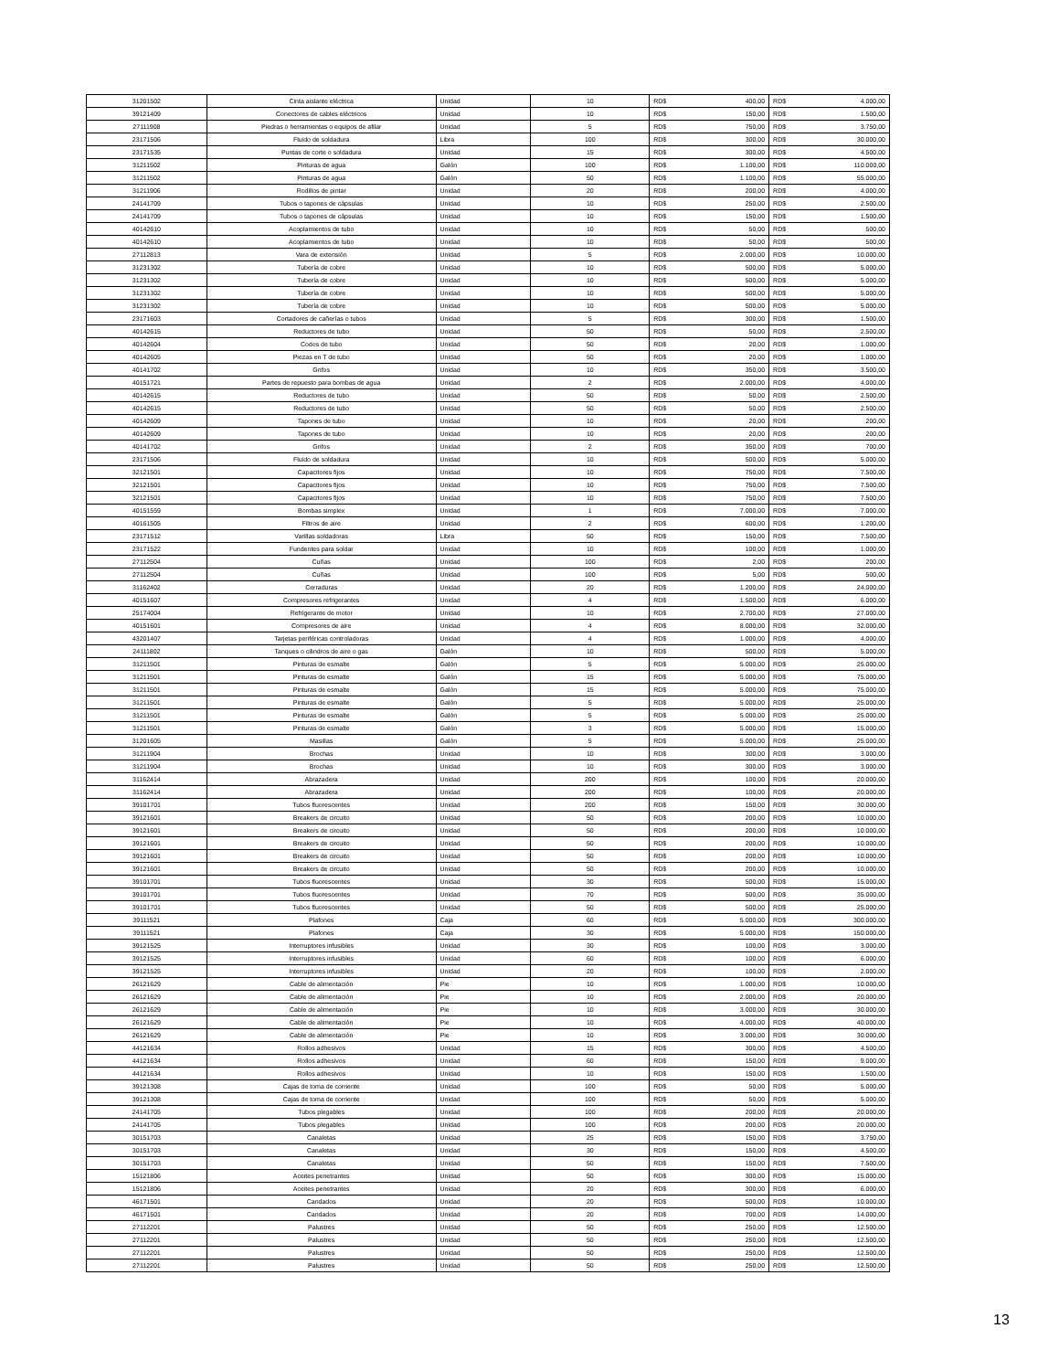| 31201502 | Cinta aislante eléctrica | Unidad | 10 | RD$ | 400,00 | RD$ | 4.000,00 |
| 39121409 | Conectores de cables eléctricos | Unidad | 10 | RD$ | 150,00 | RD$ | 1.500,00 |
| 27111908 | Piedras o herramientas o equipos de afilar | Unidad | 5 | RD$ | 750,00 | RD$ | 3.750,00 |
| 23171506 | Fluido de soldadura | Libra | 100 | RD$ | 300,00 | RD$ | 30.000,00 |
| 23171535 | Puntas de corte o soldadura | Unidad | 15 | RD$ | 300,00 | RD$ | 4.500,00 |
| 31211502 | Pinturas de agua | Galón | 100 | RD$ | 1.100,00 | RD$ | 110.000,00 |
| 31211502 | Pinturas de agua | Galón | 50 | RD$ | 1.100,00 | RD$ | 55.000,00 |
| 31211906 | Rodillos de pintar | Unidad | 20 | RD$ | 200,00 | RD$ | 4.000,00 |
| 24141709 | Tubos o tapones de cápsulas | Unidad | 10 | RD$ | 250,00 | RD$ | 2.500,00 |
| 24141709 | Tubos o tapones de cápsulas | Unidad | 10 | RD$ | 150,00 | RD$ | 1.500,00 |
| 40142610 | Acoplamientos de tubo | Unidad | 10 | RD$ | 50,00 | RD$ | 500,00 |
| 40142610 | Acoplamientos de tubo | Unidad | 10 | RD$ | 50,00 | RD$ | 500,00 |
| 27112813 | Vara de extensión | Unidad | 5 | RD$ | 2.000,00 | RD$ | 10.000,00 |
| 31231302 | Tubería de cobre | Unidad | 10 | RD$ | 500,00 | RD$ | 5.000,00 |
| 31231302 | Tubería de cobre | Unidad | 10 | RD$ | 500,00 | RD$ | 5.000,00 |
| 31231302 | Tubería de cobre | Unidad | 10 | RD$ | 500,00 | RD$ | 5.000,00 |
| 31231302 | Tubería de cobre | Unidad | 10 | RD$ | 500,00 | RD$ | 5.000,00 |
| 23171603 | Cortadores de cañerías o tubos | Unidad | 5 | RD$ | 300,00 | RD$ | 1.500,00 |
| 40142615 | Reductores de tubo | Unidad | 50 | RD$ | 50,00 | RD$ | 2.500,00 |
| 40142604 | Codos de tubo | Unidad | 50 | RD$ | 20,00 | RD$ | 1.000,00 |
| 40142605 | Piezas en T de tubo | Unidad | 50 | RD$ | 20,00 | RD$ | 1.000,00 |
| 40141702 | Grifos | Unidad | 10 | RD$ | 350,00 | RD$ | 3.500,00 |
| 40151721 | Partes de repuesto para bombas de agua | Unidad | 2 | RD$ | 2.000,00 | RD$ | 4.000,00 |
| 40142615 | Reductores de tubo | Unidad | 50 | RD$ | 50,00 | RD$ | 2.500,00 |
| 40142615 | Reductores de tubo | Unidad | 50 | RD$ | 50,00 | RD$ | 2.500,00 |
| 40142609 | Tapones de tubo | Unidad | 10 | RD$ | 20,00 | RD$ | 200,00 |
| 40142609 | Tapones de tubo | Unidad | 10 | RD$ | 20,00 | RD$ | 200,00 |
| 40141702 | Grifos | Unidad | 2 | RD$ | 350,00 | RD$ | 700,00 |
| 23171506 | Fluido de soldadura | Unidad | 10 | RD$ | 500,00 | RD$ | 5.000,00 |
| 32121501 | Capacitores fijos | Unidad | 10 | RD$ | 750,00 | RD$ | 7.500,00 |
| 32121501 | Capacitores fijos | Unidad | 10 | RD$ | 750,00 | RD$ | 7.500,00 |
| 32121501 | Capacitores fijos | Unidad | 10 | RD$ | 750,00 | RD$ | 7.500,00 |
| 40151559 | Bombas simplex | Unidad | 1 | RD$ | 7.000,00 | RD$ | 7.000,00 |
| 40161505 | Filtros de aire | Unidad | 2 | RD$ | 600,00 | RD$ | 1.200,00 |
| 23171512 | Varillas soldadoras | Libra | 50 | RD$ | 150,00 | RD$ | 7.500,00 |
| 23171522 | Fundentes para soldar | Unidad | 10 | RD$ | 100,00 | RD$ | 1.000,00 |
| 27112504 | Cuñas | Unidad | 100 | RD$ | 2,00 | RD$ | 200,00 |
| 27112504 | Cuñas | Unidad | 100 | RD$ | 5,00 | RD$ | 500,00 |
| 31162402 | Cerraduras | Unidad | 20 | RD$ | 1.200,00 | RD$ | 24.000,00 |
| 40151607 | Compresores refrigerantes | Unidad | 4 | RD$ | 1.500,00 | RD$ | 6.000,00 |
| 25174004 | Refrigerante de motor | Unidad | 10 | RD$ | 2.700,00 | RD$ | 27.000,00 |
| 40151601 | Compresores de aire | Unidad | 4 | RD$ | 8.000,00 | RD$ | 32.000,00 |
| 43201407 | Tarjetas periféricas controladoras | Unidad | 4 | RD$ | 1.000,00 | RD$ | 4.000,00 |
| 24111802 | Tanques o cilindros de aire o gas | Galón | 10 | RD$ | 500,00 | RD$ | 5.000,00 |
| 31211501 | Pinturas de esmalte | Galón | 5 | RD$ | 5.000,00 | RD$ | 25.000,00 |
| 31211501 | Pinturas de esmalte | Galón | 15 | RD$ | 5.000,00 | RD$ | 75.000,00 |
| 31211501 | Pinturas de esmalte | Galón | 15 | RD$ | 5.000,00 | RD$ | 75.000,00 |
| 31211501 | Pinturas de esmalte | Galón | 5 | RD$ | 5.000,00 | RD$ | 25.000,00 |
| 31211501 | Pinturas de esmalte | Galón | 5 | RD$ | 5.000,00 | RD$ | 25.000,00 |
| 31211501 | Pinturas de esmalte | Galón | 3 | RD$ | 5.000,00 | RD$ | 15.000,00 |
| 31201605 | Masillas | Galón | 5 | RD$ | 5.000,00 | RD$ | 25.000,00 |
| 31211904 | Brochas | Unidad | 10 | RD$ | 300,00 | RD$ | 3.000,00 |
| 31211904 | Brochas | Unidad | 10 | RD$ | 300,00 | RD$ | 3.000,00 |
| 31162414 | Abrazadera | Unidad | 200 | RD$ | 100,00 | RD$ | 20.000,00 |
| 31162414 | Abrazadera | Unidad | 200 | RD$ | 100,00 | RD$ | 20.000,00 |
| 39101701 | Tubos fluorescentes | Unidad | 200 | RD$ | 150,00 | RD$ | 30.000,00 |
| 39121601 | Breakers de circuito | Unidad | 50 | RD$ | 200,00 | RD$ | 10.000,00 |
| 39121601 | Breakers de circuito | Unidad | 50 | RD$ | 200,00 | RD$ | 10.000,00 |
| 39121601 | Breakers de circuito | Unidad | 50 | RD$ | 200,00 | RD$ | 10.000,00 |
| 39121601 | Breakers de circuito | Unidad | 50 | RD$ | 200,00 | RD$ | 10.000,00 |
| 39121601 | Breakers de circuito | Unidad | 50 | RD$ | 200,00 | RD$ | 10.000,00 |
| 39101701 | Tubos fluorescentes | Unidad | 30 | RD$ | 500,00 | RD$ | 15.000,00 |
| 39101701 | Tubos fluorescentes | Unidad | 70 | RD$ | 500,00 | RD$ | 35.000,00 |
| 39101701 | Tubos fluorescentes | Unidad | 50 | RD$ | 500,00 | RD$ | 25.000,00 |
| 39111521 | Plafones | Caja | 60 | RD$ | 5.000,00 | RD$ | 300.000,00 |
| 39111521 | Plafones | Caja | 30 | RD$ | 5.000,00 | RD$ | 150.000,00 |
| 39121525 | Interruptores infusibles | Unidad | 30 | RD$ | 100,00 | RD$ | 3.000,00 |
| 39121525 | Interruptores infusibles | Unidad | 60 | RD$ | 100,00 | RD$ | 6.000,00 |
| 39121525 | Interruptores infusibles | Unidad | 20 | RD$ | 100,00 | RD$ | 2.000,00 |
| 26121629 | Cable de alimentación | Pie | 10 | RD$ | 1.000,00 | RD$ | 10.000,00 |
| 26121629 | Cable de alimentación | Pie | 10 | RD$ | 2.000,00 | RD$ | 20.000,00 |
| 26121629 | Cable de alimentación | Pie | 10 | RD$ | 3.000,00 | RD$ | 30.000,00 |
| 26121629 | Cable de alimentación | Pie | 10 | RD$ | 4.000,00 | RD$ | 40.000,00 |
| 26121629 | Cable de alimentación | Pie | 10 | RD$ | 3.000,00 | RD$ | 30.000,00 |
| 44121634 | Rollos adhesivos | Unidad | 15 | RD$ | 300,00 | RD$ | 4.500,00 |
| 44121634 | Rollos adhesivos | Unidad | 60 | RD$ | 150,00 | RD$ | 9.000,00 |
| 44121634 | Rollos adhesivos | Unidad | 10 | RD$ | 150,00 | RD$ | 1.500,00 |
| 39121308 | Cajas de toma de corriente | Unidad | 100 | RD$ | 50,00 | RD$ | 5.000,00 |
| 39121308 | Cajas de toma de corriente | Unidad | 100 | RD$ | 50,00 | RD$ | 5.000,00 |
| 24141705 | Tubos plegables | Unidad | 100 | RD$ | 200,00 | RD$ | 20.000,00 |
| 24141705 | Tubos plegables | Unidad | 100 | RD$ | 200,00 | RD$ | 20.000,00 |
| 30151703 | Canaletas | Unidad | 25 | RD$ | 150,00 | RD$ | 3.750,00 |
| 30151703 | Canaletas | Unidad | 30 | RD$ | 150,00 | RD$ | 4.500,00 |
| 30151703 | Canaletas | Unidad | 50 | RD$ | 150,00 | RD$ | 7.500,00 |
| 15121806 | Aceites penetrantes | Unidad | 50 | RD$ | 300,00 | RD$ | 15.000,00 |
| 15121806 | Aceites penetrantes | Unidad | 20 | RD$ | 300,00 | RD$ | 6.000,00 |
| 46171501 | Candados | Unidad | 20 | RD$ | 500,00 | RD$ | 10.000,00 |
| 46171501 | Candados | Unidad | 20 | RD$ | 700,00 | RD$ | 14.000,00 |
| 27112201 | Palustres | Unidad | 50 | RD$ | 250,00 | RD$ | 12.500,00 |
| 27112201 | Palustres | Unidad | 50 | RD$ | 250,00 | RD$ | 12.500,00 |
| 27112201 | Palustres | Unidad | 50 | RD$ | 250,00 | RD$ | 12.500,00 |
| 27112201 | Palustres | Unidad | 50 | RD$ | 250,00 | RD$ | 12.500,00 |
13